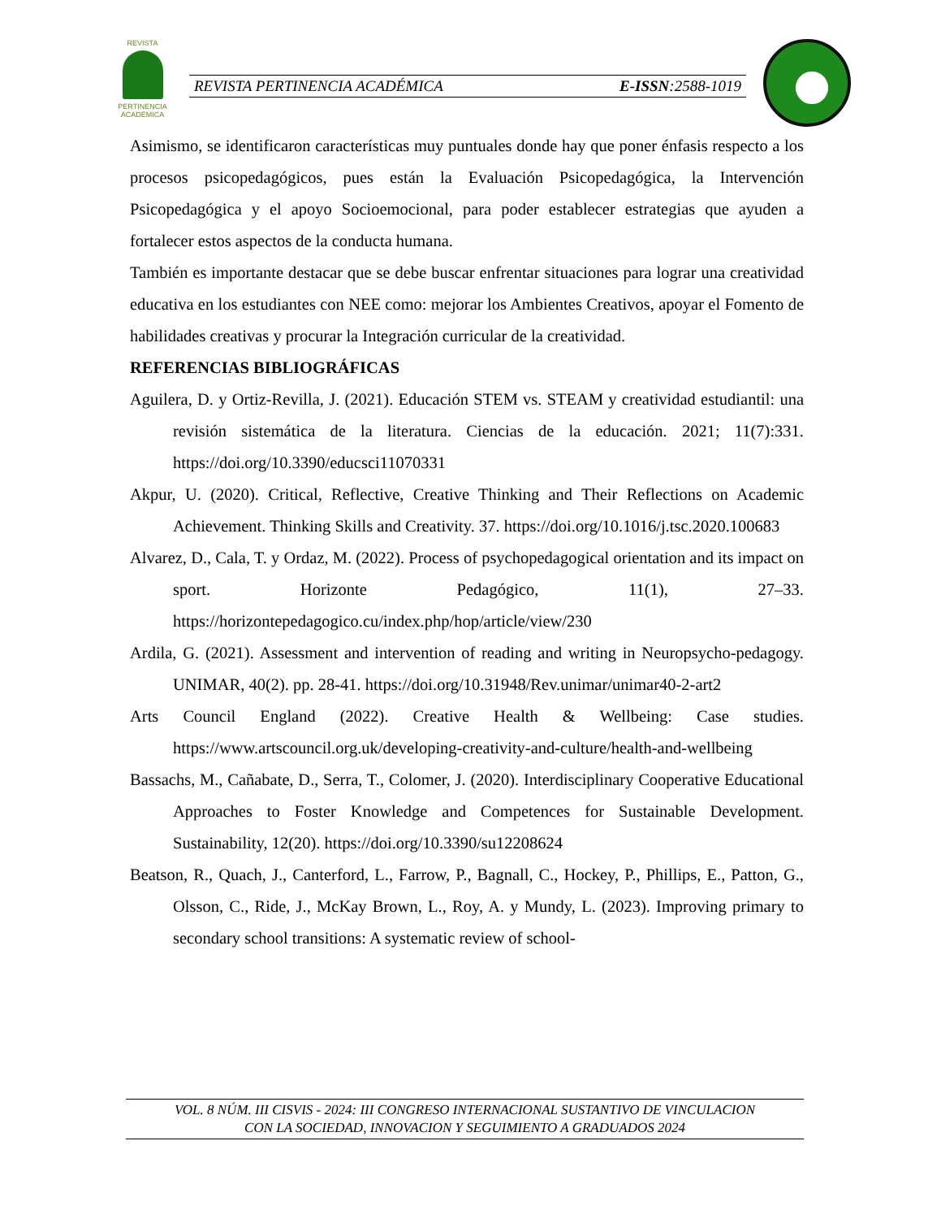REVISTA
PERTINENCIA ACADÉMICA
REVISTA PERTINENCIA ACADÉMICA E-ISSN:2588-1019
Asimismo, se identificaron características muy puntuales donde hay que poner énfasis respecto a los procesos psicopedagógicos, pues están la Evaluación Psicopedagógica, la Intervención Psicopedagógica y el apoyo Socioemocional, para poder establecer estrategias que ayuden a fortalecer estos aspectos de la conducta humana.
También es importante destacar que se debe buscar enfrentar situaciones para lograr una creatividad educativa en los estudiantes con NEE como: mejorar los Ambientes Creativos, apoyar el Fomento de habilidades creativas y procurar la Integración curricular de la creatividad.
REFERENCIAS BIBLIOGRÁFICAS
Aguilera, D. y Ortiz-Revilla, J. (2021). Educación STEM vs. STEAM y creatividad estudiantil: una revisión sistemática de la literatura. Ciencias de la educación. 2021; 11(7):331. https://doi.org/10.3390/educsci11070331
Akpur, U. (2020). Critical, Reflective, Creative Thinking and Their Reflections on Academic Achievement. Thinking Skills and Creativity. 37. https://doi.org/10.1016/j.tsc.2020.100683
Alvarez, D., Cala, T. y Ordaz, M. (2022). Process of psychopedagogical orientation and its impact on sport. Horizonte Pedagógico, 11(1), 27–33. https://horizontepedagogico.cu/index.php/hop/article/view/230
Ardila, G. (2021). Assessment and intervention of reading and writing in Neuropsycho-pedagogy. UNIMAR, 40(2). pp. 28-41. https://doi.org/10.31948/Rev.unimar/unimar40-2-art2
Arts Council England (2022). Creative Health & Wellbeing: Case studies. https://www.artscouncil.org.uk/developing-creativity-and-culture/health-and-wellbeing
Bassachs, M., Cañabate, D., Serra, T., Colomer, J. (2020). Interdisciplinary Cooperative Educational Approaches to Foster Knowledge and Competences for Sustainable Development. Sustainability, 12(20). https://doi.org/10.3390/su12208624
Beatson, R., Quach, J., Canterford, L., Farrow, P., Bagnall, C., Hockey, P., Phillips, E., Patton, G., Olsson, C., Ride, J., McKay Brown, L., Roy, A. y Mundy, L. (2023). Improving primary to secondary school transitions: A systematic review of school-
VOL. 8 NÚM. III CISVIS - 2024: III CONGRESO INTERNACIONAL SUSTANTIVO DE VINCULACION
CON LA SOCIEDAD, INNOVACION Y SEGUIMIENTO A GRADUADOS 2024